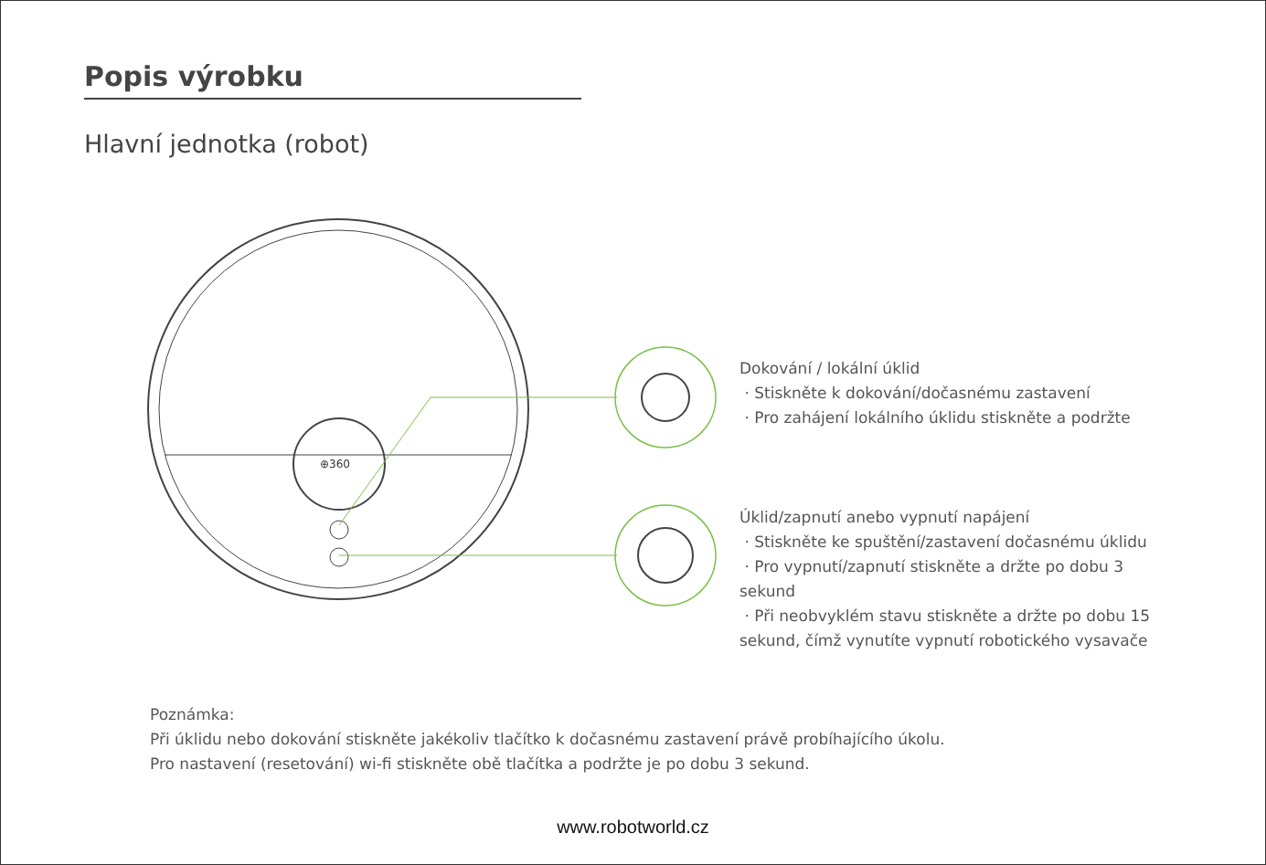⊕360
Popis výrobku
Hlavní jednotka (robot)
Dokování / lokální úklid
· Stiskněte k dokování/dočasnému zastavení
· Pro zahájení lokálního úklidu stiskněte a podržte
Úklid/zapnutí anebo vypnutí napájení
· Stiskněte ke spuštění/zastavení dočasnému úklidu
· Pro vypnutí/zapnutí stiskněte a držte po dobu 3 sekund
· Při neobvyklém stavu stiskněte a držte po dobu 15 sekund, čímž vynutíte vypnutí robotického vysavače
Poznámka:
Při úklidu nebo dokování stiskněte jakékoliv tlačítko k dočasnému zastavení právě probíhajícího úkolu.
Pro nastavení (resetování) wi-fi stiskněte obě tlačítka a podržte je po dobu 3 sekund.
www.robotworld.cz